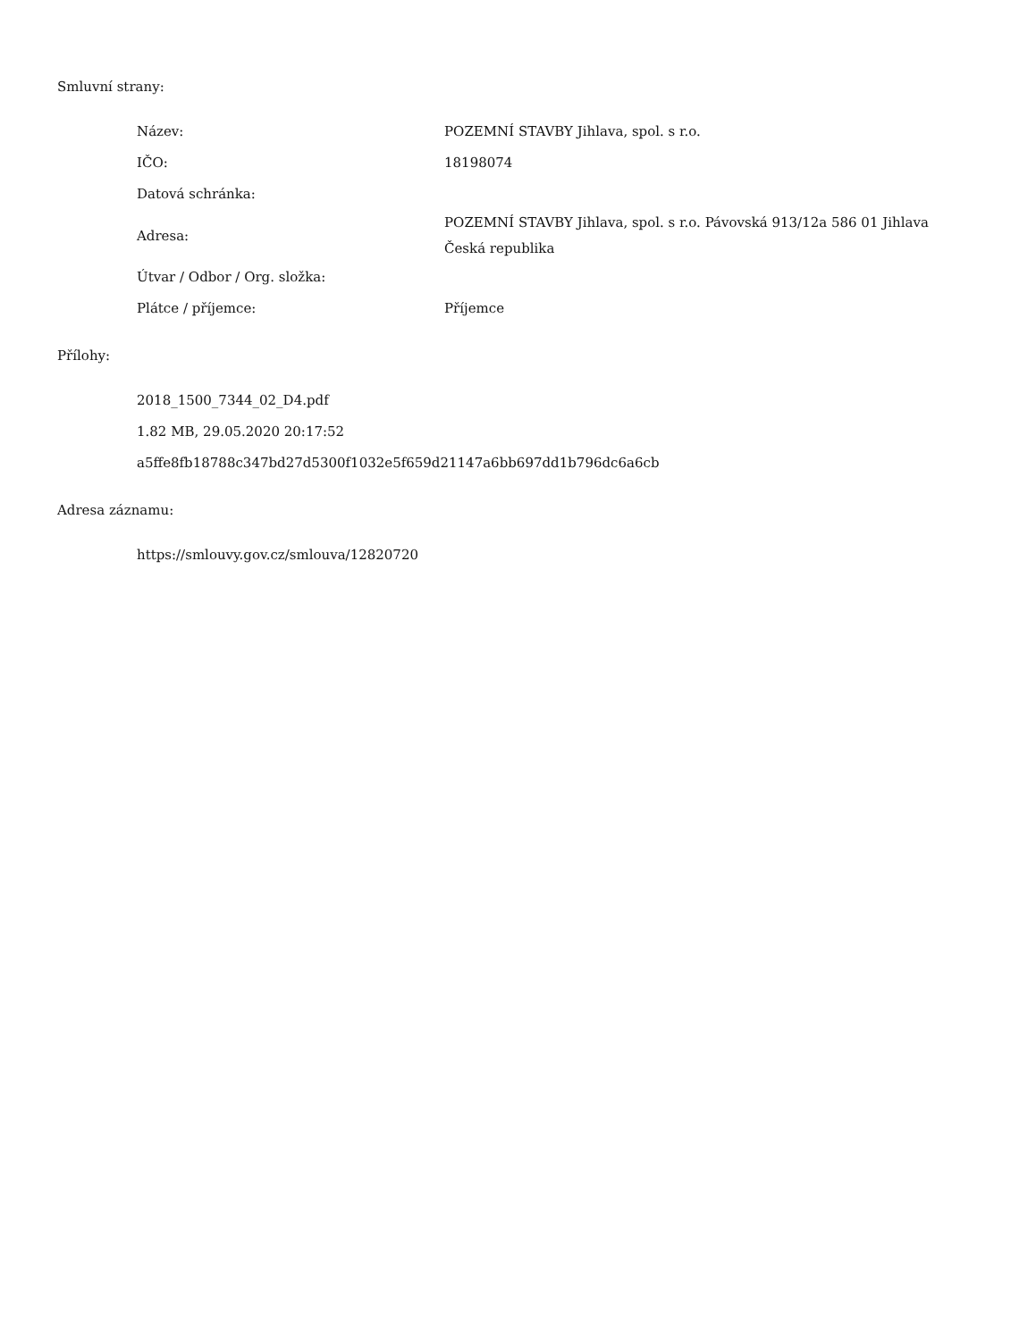Smluvní strany:
| Název: | POZEMNÍ STAVBY Jihlava, spol. s r.o. |
| IČO: | 18198074 |
| Datová schránka: | |
| Adresa: | POZEMNÍ STAVBY Jihlava, spol. s r.o. Pávovská 913/12a 586 01 Jihlava Česká republika |
| Útvar / Odbor / Org. složka: | |
| Plátce / příjemce: | Příjemce |
Přílohy:
2018_1500_7344_02_D4.pdf
1.82 MB, 29.05.2020 20:17:52
a5ffe8fb18788c347bd27d5300f1032e5f659d21147a6bb697dd1b796dc6a6cb
Adresa záznamu:
https://smlouvy.gov.cz/smlouva/12820720